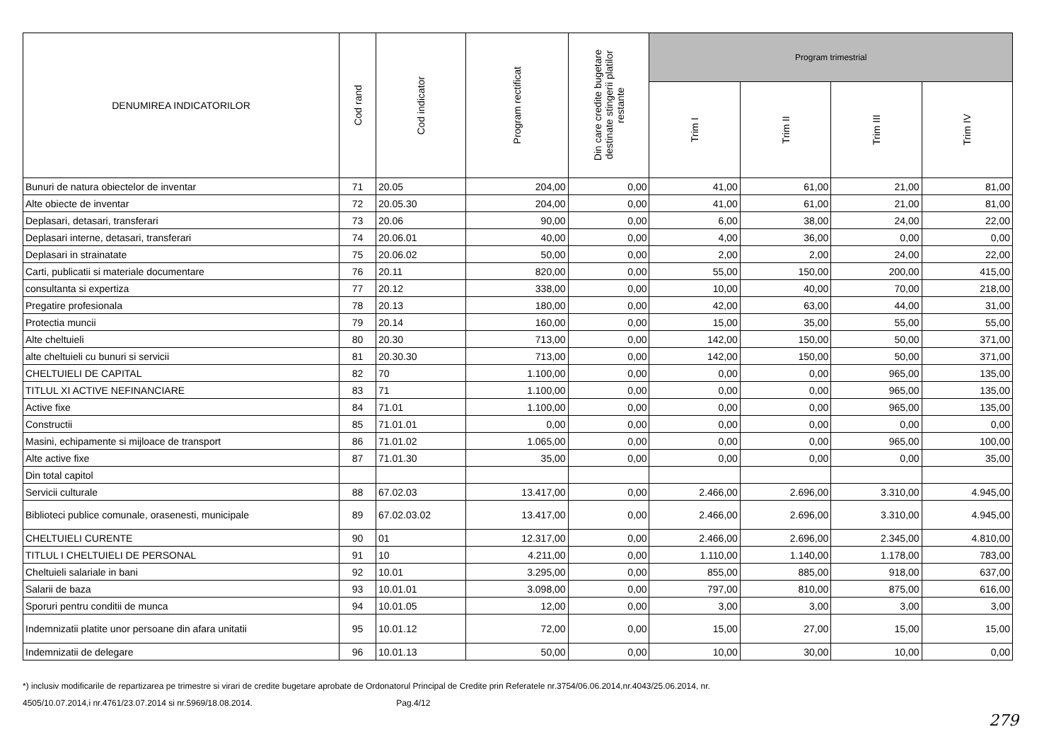| DENUMIREA INDICATORILOR | Cod rand | Cod indicator | Program rectificat | Din care credite bugetare destinate stingerii platilor restante | Program trimestrial | | | |
| --- | --- | --- | --- | --- | --- | --- | --- | --- |
| | | | | | Trim I | Trim II | Trim III | Trim IV |
| Bunuri de natura obiectelor de inventar | 71 | 20.05 | 204,00 | 0,00 | 41,00 | 61,00 | 21,00 | 81,00 |
| Alte obiecte de inventar | 72 | 20.05.30 | 204,00 | 0,00 | 41,00 | 61,00 | 21,00 | 81,00 |
| Deplasari, detasari, transferari | 73 | 20.06 | 90,00 | 0,00 | 6,00 | 38,00 | 24,00 | 22,00 |
| Deplasari interne, detasari, transferari | 74 | 20.06.01 | 40,00 | 0,00 | 4,00 | 36,00 | 0,00 | 0,00 |
| Deplasari in strainatate | 75 | 20.06.02 | 50,00 | 0,00 | 2,00 | 2,00 | 24,00 | 22,00 |
| Carti, publicatii si materiale documentare | 76 | 20.11 | 820,00 | 0,00 | 55,00 | 150,00 | 200,00 | 415,00 |
| consultanta si expertiza | 77 | 20.12 | 338,00 | 0,00 | 10,00 | 40,00 | 70,00 | 218,00 |
| Pregatire profesionala | 78 | 20.13 | 180,00 | 0,00 | 42,00 | 63,00 | 44,00 | 31,00 |
| Protectia muncii | 79 | 20.14 | 160,00 | 0,00 | 15,00 | 35,00 | 55,00 | 55,00 |
| Alte cheltuieli | 80 | 20.30 | 713,00 | 0,00 | 142,00 | 150,00 | 50,00 | 371,00 |
| alte cheltuieli cu bunuri si servicii | 81 | 20.30.30 | 713,00 | 0,00 | 142,00 | 150,00 | 50,00 | 371,00 |
| CHELTUIELI DE CAPITAL | 82 | 70 | 1.100,00 | 0,00 | 0,00 | 0,00 | 965,00 | 135,00 |
| TITLUL XI ACTIVE NEFINANCIARE | 83 | 71 | 1.100,00 | 0,00 | 0,00 | 0,00 | 965,00 | 135,00 |
| Active fixe | 84 | 71.01 | 1.100,00 | 0,00 | 0,00 | 0,00 | 965,00 | 135,00 |
| Constructii | 85 | 71.01.01 | 0,00 | 0,00 | 0,00 | 0,00 | 0,00 | 0,00 |
| Masini, echipamente si mijloace de transport | 86 | 71.01.02 | 1.065,00 | 0,00 | 0,00 | 0,00 | 965,00 | 100,00 |
| Alte active fixe | 87 | 71.01.30 | 35,00 | 0,00 | 0,00 | 0,00 | 0,00 | 35,00 |
| Din total capitol | | | | | | | | |
| Servicii culturale | 88 | 67.02.03 | 13.417,00 | 0,00 | 2.466,00 | 2.696,00 | 3.310,00 | 4.945,00 |
| Biblioteci publice comunale, orasenesti, municipale | 89 | 67.02.03.02 | 13.417,00 | 0,00 | 2.466,00 | 2.696,00 | 3.310,00 | 4.945,00 |
| CHELTUIELI CURENTE | 90 | 01 | 12.317,00 | 0,00 | 2.466,00 | 2.696,00 | 2.345,00 | 4.810,00 |
| TITLUL I CHELTUIELI DE PERSONAL | 91 | 10 | 4.211,00 | 0,00 | 1.110,00 | 1.140,00 | 1.178,00 | 783,00 |
| Cheltuieli salariale in bani | 92 | 10.01 | 3.295,00 | 0,00 | 855,00 | 885,00 | 918,00 | 637,00 |
| Salarii de baza | 93 | 10.01.01 | 3.098,00 | 0,00 | 797,00 | 810,00 | 875,00 | 616,00 |
| Sporuri pentru conditii de munca | 94 | 10.01.05 | 12,00 | 0,00 | 3,00 | 3,00 | 3,00 | 3,00 |
| Indemnizatii platite unor persoane din afara unitatii | 95 | 10.01.12 | 72,00 | 0,00 | 15,00 | 27,00 | 15,00 | 15,00 |
| Indemnizatii de delegare | 96 | 10.01.13 | 50,00 | 0,00 | 10,00 | 30,00 | 10,00 | 0,00 |
*) inclusiv modificarile de repartizarea pe trimestre si virari de credite bugetare aprobate de Ordonatorul Principal de Credite prin Referatele nr.3754/06.06.2014,nr.4043/25.06.2014, nr.
4505/10.07.2014,i nr.4761/23.07.2014 si nr.5969/18.08.2014. Pag.4/12
279